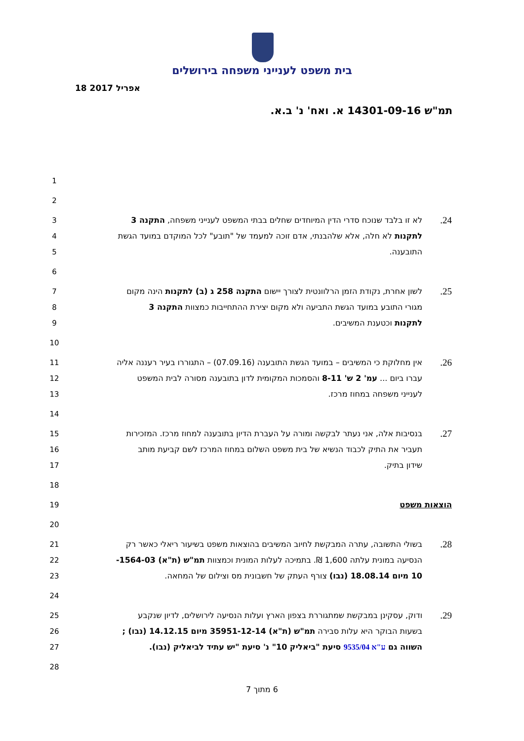בית משפט לענייני משפחה בירושלים
18 אפריל 2017
תמ"ש 14301-09-16 א. ואח' נ' ב.א.
1
2
3 לא זו בלבד שנוכח סדרי הדין המיוחדים שחלים בבתי המשפט לענייני משפחה, התקנה 3.24
4 לתקנות לא חלה, אלא שלהבנתי, אדם זוכה למעמד של "תובע" לכל המוקדם במועד הגשת
5 התובענה.
6
7 לשון אחרת, נקודת הזמן הרלוונטית לצורך יישום התקנה 258 ג (ב) לתקנות הינה מקום.25
8 מגורי התובע במועד הגשת התביעה ולא מקום יצירת ההתחייבות כמצוות התקנה 3
9 לתקנות וכטענת המשיבים.
10
11 אין מחלוקת כי המשיבים – במועד הגשת התובענה (07.09.16) – התגוררו בעיר רעננה אליה.26
12 עברו ביום ... עמ' 2 ש' 8-11 והסמכות המקומית לדון בתובענה מסורה לבית המשפט
13 לענייני משפחה במחוז מרכז.
14
15 בנסיבות אלה, אני נעתר לבקשה ומורה על העברת הדיון בתובענה למחוז מרכז. המזכירות.27
16 תעביר את התיק לכבוד הנשיא של בית משפט השלום במחוז המרכז לשם קביעת מותב
17 שידון בתיק.
18
19 הוצאות משפט
20
21 בשולי התשובה, עתרה המבקשת לחיוב המשיבים בהוצאות משפט בשיעור ריאלי כאשר רק.28
22 הנסיעה במונית עלתה 1,600 ₪. בתמיכה לעלות המונית וכמצוות תמ"ש (ת"א) 1564-03-
23 10 מיום 18.08.14 (נבו) צורף העתק של חשבונית מס וצילום של המחאה.
24
25 ודוק, עסקינן במבקשת שמתגוררת בצפון הארץ ועלות הנסיעה לירושלים, לדיון שנקבע.29
26 בשעות הבוקר היא עלות סבירה תמ"ש (ת"א) 35951-12-14 מיום 14.12.15 (נבו) ;
27 השווה גם ע"א 9535/04 סיעת "ביאליק 10" נ' סיעת "יש עתיד לביאליק (נבו).
28
6 מתוך 7